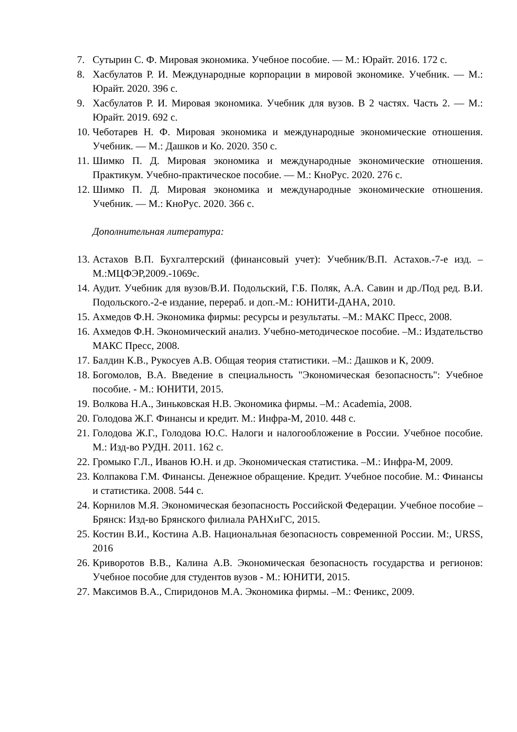7. Сутырин С. Ф. Мировая экономика. Учебное пособие. — М.: Юрайт. 2016. 172 с.
8. Хасбулатов Р. И. Международные корпорации в мировой экономике. Учебник. — М.: Юрайт. 2020. 396 с.
9. Хасбулатов Р. И. Мировая экономика. Учебник для вузов. В 2 частях. Часть 2. — М.: Юрайт. 2019. 692 с.
10. Чеботарев Н. Ф. Мировая экономика и международные экономические отношения. Учебник. — М.: Дашков и Ко. 2020. 350 с.
11. Шимко П. Д. Мировая экономика и международные экономические отношения. Практикум. Учебно-практическое пособие. — М.: КноРус. 2020. 276 с.
12. Шимко П. Д. Мировая экономика и международные экономические отношения. Учебник. — М.: КноРус. 2020. 366 с.
Дополнительная литература:
13. Астахов В.П. Бухгалтерский (финансовый учет): Учебник/В.П. Астахов.-7-е изд. –М.:МЦФЭР,2009.-1069с.
14. Аудит. Учебник для вузов/В.И. Подольский, Г.Б. Поляк, А.А. Савин и др./Под ред. В.И. Подольского.-2-е издание, перераб. и доп.-М.: ЮНИТИ-ДАНА, 2010.
15. Ахмедов Ф.Н. Экономика фирмы: ресурсы и результаты. –М.: МАКС Пресс, 2008.
16. Ахмедов Ф.Н. Экономический анализ. Учебно-методическое пособие. –М.: Издательство МАКС Пресс, 2008.
17. Балдин К.В., Рукосуев А.В. Общая теория статистики. –М.: Дашков и К, 2009.
18. Богомолов, В.А. Введение в специальность "Экономическая безопасность": Учебное пособие. - М.: ЮНИТИ, 2015.
19. Волкова Н.А., Зиньковская Н.В. Экономика фирмы. –М.: Academia, 2008.
20. Голодова Ж.Г. Финансы и кредит. М.: Инфра-М, 2010. 448 с.
21. Голодова Ж.Г., Голодова Ю.С. Налоги и налогообложение в России. Учебное пособие. М.: Изд-во РУДН. 2011. 162 с.
22. Громыко Г.Л., Иванов Ю.Н. и др. Экономическая статистика. –М.: Инфра-М, 2009.
23. Колпакова Г.М. Финансы. Денежное обращение. Кредит. Учебное пособие. М.: Финансы и статистика. 2008. 544 с.
24. Корнилов М.Я. Экономическая безопасность Российской Федерации. Учебное пособие – Брянск: Изд-во Брянского филиала РАНХиГС, 2015.
25. Костин В.И., Костина А.В. Национальная безопасность современной России. М:, URSS, 2016
26. Криворотов В.В., Калина А.В. Экономическая безопасность государства и регионов: Учебное пособие для студентов вузов - М.: ЮНИТИ, 2015.
27. Максимов В.А., Спиридонов М.А. Экономика фирмы. –М.: Феникс, 2009.